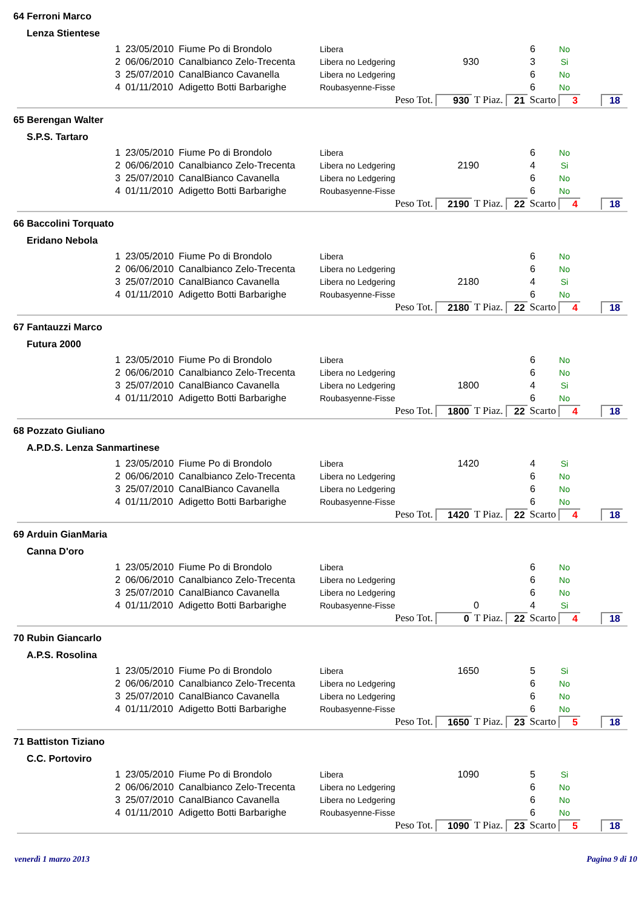64 Ferroni Marco
Lenza Stientese
| 1 | 23/05/2010 | Fiume Po di Brondolo | Libera | | 6 | No |
| 2 | 06/06/2010 | Canalbianco Zelo-Trecenta | Libera no Ledgering | 930 | 3 | Si |
| 3 | 25/07/2010 | CanalBianco Cavanella | Libera no Ledgering | | 6 | No |
| 4 | 01/11/2010 | Adigetto Botti Barbarighe | Roubasyenne-Fisse | | 6 | No |
Peso Tot. 930 T Piaz. 21 Scarto 3 18
65 Berengan Walter
S.P.S. Tartaro
| 1 | 23/05/2010 | Fiume Po di Brondolo | Libera | | 6 | No |
| 2 | 06/06/2010 | Canalbianco Zelo-Trecenta | Libera no Ledgering | 2190 | 4 | Si |
| 3 | 25/07/2010 | CanalBianco Cavanella | Libera no Ledgering | | 6 | No |
| 4 | 01/11/2010 | Adigetto Botti Barbarighe | Roubasyenne-Fisse | | 6 | No |
Peso Tot. 2190 T Piaz. 22 Scarto 4 18
66 Baccolini Torquato
Eridano Nebola
| 1 | 23/05/2010 | Fiume Po di Brondolo | Libera | | 6 | No |
| 2 | 06/06/2010 | Canalbianco Zelo-Trecenta | Libera no Ledgering | | 6 | No |
| 3 | 25/07/2010 | CanalBianco Cavanella | Libera no Ledgering | 2180 | 4 | Si |
| 4 | 01/11/2010 | Adigetto Botti Barbarighe | Roubasyenne-Fisse | | 6 | No |
Peso Tot. 2180 T Piaz. 22 Scarto 4 18
67 Fantauzzi Marco
Futura 2000
| 1 | 23/05/2010 | Fiume Po di Brondolo | Libera | | 6 | No |
| 2 | 06/06/2010 | Canalbianco Zelo-Trecenta | Libera no Ledgering | | 6 | No |
| 3 | 25/07/2010 | CanalBianco Cavanella | Libera no Ledgering | 1800 | 4 | Si |
| 4 | 01/11/2010 | Adigetto Botti Barbarighe | Roubasyenne-Fisse | | 6 | No |
Peso Tot. 1800 T Piaz. 22 Scarto 4 18
68 Pozzato Giuliano
A.P.D.S. Lenza Sanmartinese
| 1 | 23/05/2010 | Fiume Po di Brondolo | Libera | 1420 | 4 | Si |
| 2 | 06/06/2010 | Canalbianco Zelo-Trecenta | Libera no Ledgering | | 6 | No |
| 3 | 25/07/2010 | CanalBianco Cavanella | Libera no Ledgering | | 6 | No |
| 4 | 01/11/2010 | Adigetto Botti Barbarighe | Roubasyenne-Fisse | | 6 | No |
Peso Tot. 1420 T Piaz. 22 Scarto 4 18
69 Arduin GianMaria
Canna D'oro
| 1 | 23/05/2010 | Fiume Po di Brondolo | Libera | | 6 | No |
| 2 | 06/06/2010 | Canalbianco Zelo-Trecenta | Libera no Ledgering | | 6 | No |
| 3 | 25/07/2010 | CanalBianco Cavanella | Libera no Ledgering | | 6 | No |
| 4 | 01/11/2010 | Adigetto Botti Barbarighe | Roubasyenne-Fisse | 0 | 4 | Si |
Peso Tot. 0 T Piaz. 22 Scarto 4 18
70 Rubin Giancarlo
A.P.S. Rosolina
| 1 | 23/05/2010 | Fiume Po di Brondolo | Libera | 1650 | 5 | Si |
| 2 | 06/06/2010 | Canalbianco Zelo-Trecenta | Libera no Ledgering | | 6 | No |
| 3 | 25/07/2010 | CanalBianco Cavanella | Libera no Ledgering | | 6 | No |
| 4 | 01/11/2010 | Adigetto Botti Barbarighe | Roubasyenne-Fisse | | 6 | No |
Peso Tot. 1650 T Piaz. 23 Scarto 5 18
71 Battiston Tiziano
C.C. Portoviro
| 1 | 23/05/2010 | Fiume Po di Brondolo | Libera | 1090 | 5 | Si |
| 2 | 06/06/2010 | Canalbianco Zelo-Trecenta | Libera no Ledgering | | 6 | No |
| 3 | 25/07/2010 | CanalBianco Cavanella | Libera no Ledgering | | 6 | No |
| 4 | 01/11/2010 | Adigetto Botti Barbarighe | Roubasyenne-Fisse | | 6 | No |
Peso Tot. 1090 T Piaz. 23 Scarto 5 18
venerdì 1 marzo 2013 Pagina 9 di 10